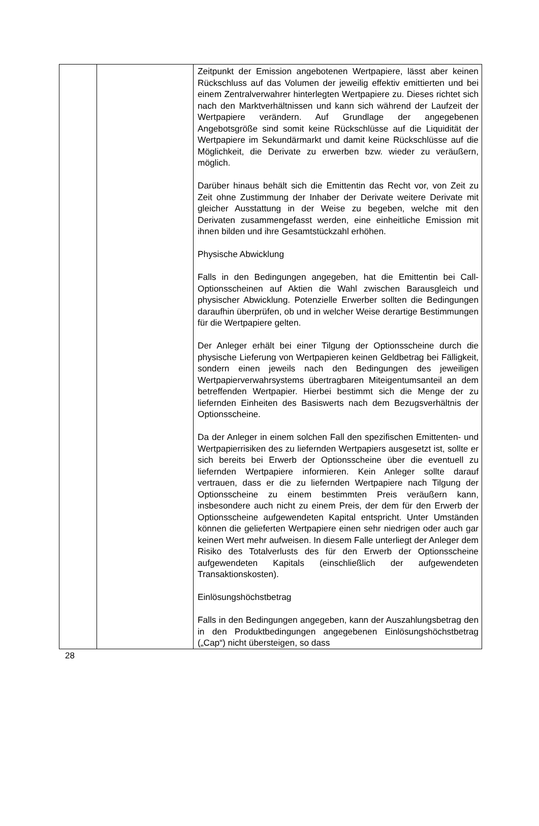| | | Zeitpunkt der Emission angebotenen Wertpapiere, lässt aber keinen Rückschluss auf das Volumen der jeweilig effektiv emittierten und bei einem Zentralverwahrer hinterlegten Wertpapiere zu. Dieses richtet sich nach den Markt­verhältnissen und kann sich während der Laufzeit der Wert­papiere verändern. Auf Grundlage der angegebenen Angebotsgröße sind somit keine Rückschlüsse auf die Liquidität der Wertpapiere im Sekundärmarkt und damit keine Rückschlüsse auf die Möglichkeit, die Derivate zu erwerben bzw. wieder zu veräußern, möglich. Darüber hinaus behält sich die Emittentin das Recht vor, von Zeit zu Zeit ohne Zustimmung der Inhaber der Derivate weitere Derivate mit gleicher Ausstattung in der Weise zu begeben, welche mit den Derivaten zusammengefasst werden, eine einheitliche Emission mit ihnen bilden und ihre Gesamtstückzahl erhöhen. Physische Abwicklung Falls in den Bedingungen angegeben, hat die Emittentin bei Call-Optionsscheinen auf Aktien die Wahl zwischen Barausgleich und physischer Abwicklung. Potenzielle Erwerber sollten die Bedingungen daraufhin überprüfen, ob und in welcher Weise derartige Bestimmungen für die Wertpapiere gelten. Der Anleger erhält bei einer Tilgung der Optionsscheine durch die physische Lieferung von Wertpapieren keinen Geldbetrag bei Fälligkeit, sondern einen jeweils nach den Bedingungen des jeweiligen Wertpapierverwahrsystems übertragbaren Mit­eigentumsanteil an dem betreffenden Wertpapier. Hierbei bestimmt sich die Menge der zu liefernden Einheiten des Basiswerts nach dem Bezugsverhältnis der Optionsscheine. Da der Anleger in einem solchen Fall den spezifischen Emittenten- und Wertpapierrisiken des zu liefernden Wertpapiers ausgesetzt ist, sollte er sich bereits bei Erwerb der Optionsscheine über die eventuell zu liefernden Wertpapiere informieren. Kein Anleger sollte darauf vertrauen, dass er die zu liefernden Wertpapiere nach Tilgung der Optionsscheine zu einem bestimmten Preis veräußern kann, insbesondere auch nicht zu einem Preis, der dem für den Erwerb der Optionsscheine aufgewendeten Kapital entspricht. Unter Umständen können die gelieferten Wertpapiere einen sehr niedrigen oder auch gar keinen Wert mehr aufweisen. In diesem Falle unterliegt der Anleger dem Risiko des Totalverlusts des für den Erwerb der Optionsscheine aufgewendeten Kapitals (einschließlich der aufgewendeten Transaktionskosten). Einlösungshöchstbetrag Falls in den Bedingungen angegeben, kann der Auszahlungs­betrag den in den Produktbedingungen angegebenen Einlösungshöchstbetrag („Cap“) nicht übersteigen, so dass |
28